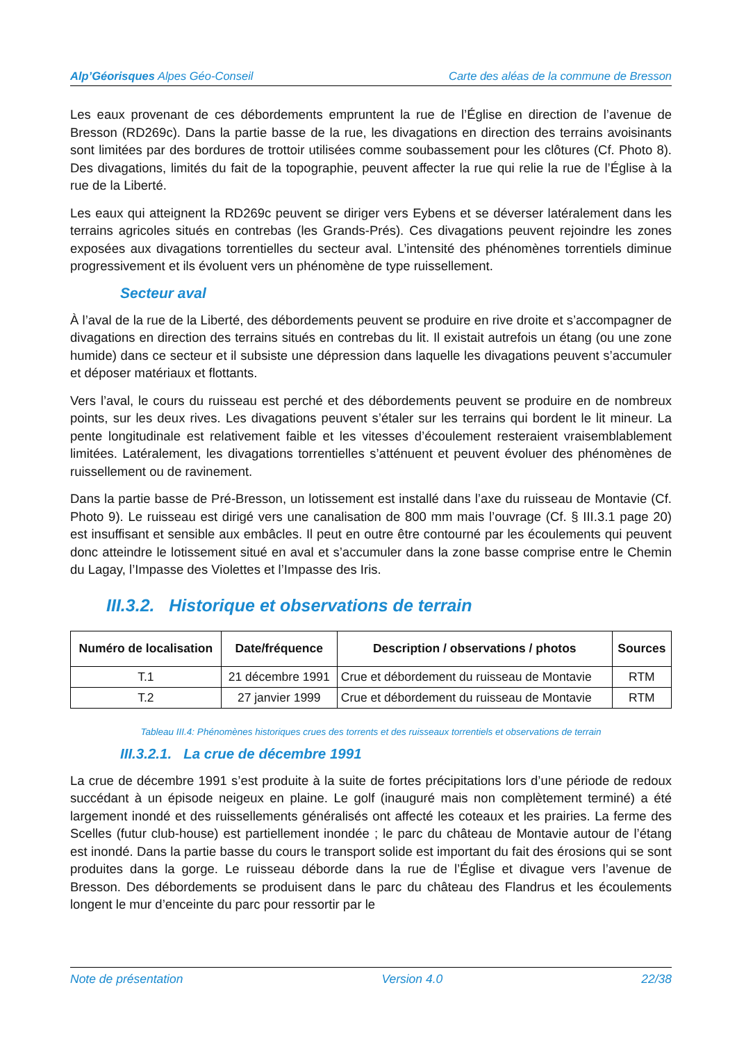Alp’Géorisques Alpes Géo-Conseil Carte des aléas de la commune de Bresson
Les eaux provenant de ces débordements empruntent la rue de l’Église en direction de l’avenue de Bresson (RD269c). Dans la partie basse de la rue, les divagations en direction des terrains avoisinants sont limitées par des bordures de trottoir utilisées comme soubassement pour les clôtures (Cf. Photo 8). Des divagations, limités du fait de la topographie, peuvent affecter la rue qui relie la rue de l’Église à la rue de la Liberté.
Les eaux qui atteignent la RD269c peuvent se diriger vers Eybens et se déverser latéralement dans les terrains agricoles situés en contrebas (les Grands-Prés). Ces divagations peuvent rejoindre les zones exposées aux divagations torrentielles du secteur aval. L’intensité des phénomènes torrentiels diminue progressivement et ils évoluent vers un phénomène de type ruissellement.
Secteur aval
À l’aval de la rue de la Liberté, des débordements peuvent se produire en rive droite et s’accompagner de divagations en direction des terrains situés en contrebas du lit. Il existait autrefois un étang (ou une zone humide) dans ce secteur et il subsiste une dépression dans laquelle les divagations peuvent s’accumuler et déposer matériaux et flottants.
Vers l’aval, le cours du ruisseau est perché et des débordements peuvent se produire en de nombreux points, sur les deux rives. Les divagations peuvent s’étaler sur les terrains qui bordent le lit mineur. La pente longitudinale est relativement faible et les vitesses d’écoulement resteraient vraisemblablement limitées. Latéralement, les divagations torrentielles s’atténuent et peuvent évoluer des phénomènes de ruissellement ou de ravinement.
Dans la partie basse de Pré-Bresson, un lotissement est installé dans l’axe du ruisseau de Montavie (Cf. Photo 9). Le ruisseau est dirigé vers une canalisation de 800 mm mais l’ouvrage (Cf. § III.3.1 page 20) est insuffisant et sensible aux embâcles. Il peut en outre être contourné par les écoulements qui peuvent donc atteindre le lotissement situé en aval et s’accumuler dans la zone basse comprise entre le Chemin du Lagay, l’Impasse des Violettes et l’Impasse des Iris.
III.3.2. Historique et observations de terrain
| Numéro de localisation | Date/fréquence | Description / observations / photos | Sources |
| --- | --- | --- | --- |
| T.1 | 21 décembre 1991 | Crue et débordement du ruisseau de Montavie | RTM |
| T.2 | 27 janvier 1999 | Crue et débordement du ruisseau de Montavie | RTM |
Tableau III.4: Phénomènes historiques crues des torrents et des ruisseaux torrentiels et observations de terrain
III.3.2.1. La crue de décembre 1991
La crue de décembre 1991 s’est produite à la suite de fortes précipitations lors d’une période de redoux succédant à un épisode neigeux en plaine. Le golf (inauguré mais non complètement terminé) a été largement inondé et des ruissellements généralisés ont affecté les coteaux et les prairies. La ferme des Scelles (futur club-house) est partiellement inondée ; le parc du château de Montavie autour de l’étang est inondé. Dans la partie basse du cours le transport solide est important du fait des érosions qui se sont produites dans la gorge. Le ruisseau déborde dans la rue de l’Église et divague vers l’avenue de Bresson. Des débordements se produisent dans le parc du château des Flandrus et les écoulements longent le mur d’enceinte du parc pour ressortir par le
Note de présentation Version 4.0 22/38